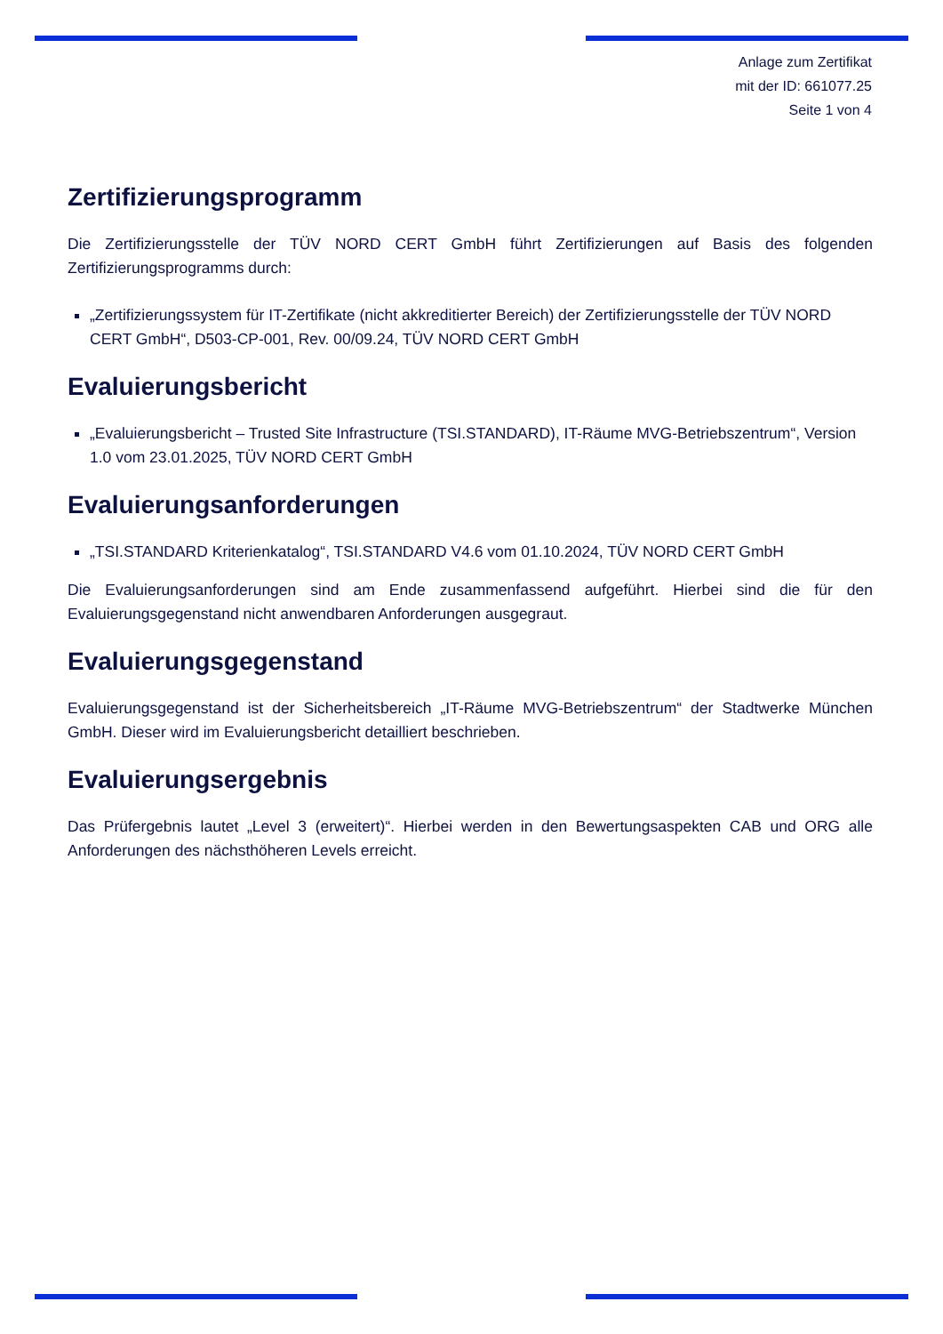Anlage zum Zertifikat
mit der ID: 661077.25
Seite 1 von 4
Zertifizierungsprogramm
Die Zertifizierungsstelle der TÜV NORD CERT GmbH führt Zertifizierungen auf Basis des folgenden Zertifizierungsprogramms durch:
„Zertifizierungssystem für IT-Zertifikate (nicht akkreditierter Bereich) der Zertifizierungsstelle der TÜV NORD CERT GmbH“, D503-CP-001, Rev. 00/09.24, TÜV NORD CERT GmbH
Evaluierungsbericht
„Evaluierungsbericht – Trusted Site Infrastructure (TSI.STANDARD), IT-Räume MVG-Betriebszentrum“, Version 1.0 vom 23.01.2025, TÜV NORD CERT GmbH
Evaluierungsanforderungen
„TSI.STANDARD Kriterienkatalog“, TSI.STANDARD V4.6 vom 01.10.2024, TÜV NORD CERT GmbH
Die Evaluierungsanforderungen sind am Ende zusammenfassend aufgeführt. Hierbei sind die für den Evaluierungsgegenstand nicht anwendbaren Anforderungen ausgegraut.
Evaluierungsgegenstand
Evaluierungsgegenstand ist der Sicherheitsbereich „IT-Räume MVG-Betriebszentrum“ der Stadtwerke München GmbH. Dieser wird im Evaluierungsbericht detailliert beschrieben.
Evaluierungsergebnis
Das Prüfergebnis lautet „Level 3 (erweitert)“. Hierbei werden in den Bewertungsaspekten CAB und ORG alle Anforderungen des nächsthöheren Levels erreicht.